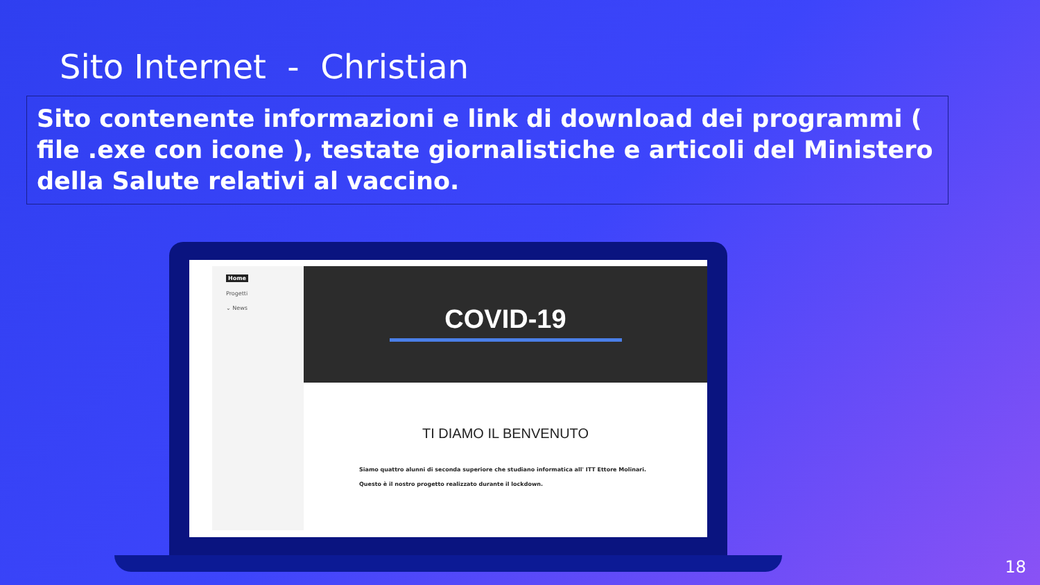Sito Internet - Christian
Sito contenente informazioni e link di download dei programmi ( file .exe con icone ), testate giornalistiche e articoli del Ministero della Salute relativi al vaccino.
Home
Progetti
⌄ News
COVID-19
TI DIAMO IL BENVENUTO
Siamo quattro alunni di seconda superiore che studiano informatica all' ITT Ettore Molinari.
Questo è il nostro progetto realizzato durante il lockdown.
18